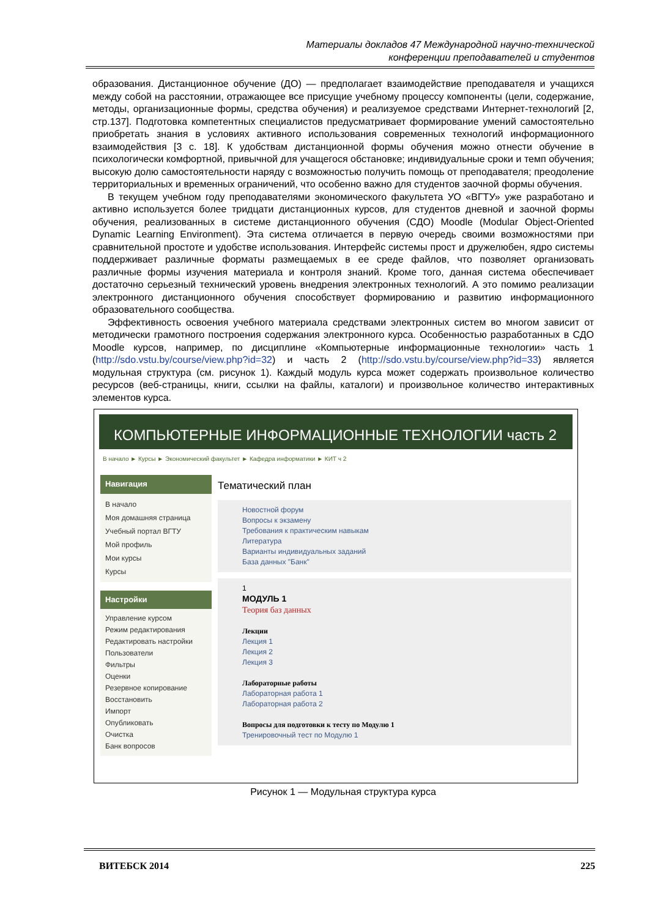Материалы докладов 47 Международной научно-технической
конференции преподавателей и студентов
образования. Дистанционное обучение (ДО) — предполагает взаимодействие преподавателя и учащихся между собой на расстоянии, отражающее все присущие учебному процессу компоненты (цели, содержание, методы, организационные формы, средства обучения) и реализуемое средствами Интернет-технологий [2, стр.137]. Подготовка компетентных специалистов предусматривает формирование умений самостоятельно приобретать знания в условиях активного использования современных технологий информационного взаимодействия [3 с. 18]. К удобствам дистанционной формы обучения можно отнести обучение в психологически комфортной, привычной для учащегося обстановке; индивидуальные сроки и темп обучения; высокую долю самостоятельности наряду с возможностью получить помощь от преподавателя; преодоление территориальных и временных ограничений, что особенно важно для студентов заочной формы обучения.
В текущем учебном году преподавателями экономического факультета УО «ВГТУ» уже разработано и активно используется более тридцати дистанционных курсов, для студентов дневной и заочной формы обучения, реализованных в системе дистанционного обучения (СДО) Moodle (Modular Object-Oriented Dynamic Learning Environment). Эта система отличается в первую очередь своими возможностями при сравнительной простоте и удобстве использования. Интерфейс системы прост и дружелюбен, ядро системы поддерживает различные форматы размещаемых в ее среде файлов, что позволяет организовать различные формы изучения материала и контроля знаний. Кроме того, данная система обеспечивает достаточно серьезный технический уровень внедрения электронных технологий. А это помимо реализации электронного дистанционного обучения способствует формированию и развитию информационного образовательного сообщества.
Эффективность освоения учебного материала средствами электронных систем во многом зависит от методически грамотного построения содержания электронного курса. Особенностью разработанных в СДО Moodle курсов, например, по дисциплине «Компьютерные информационные технологии» часть 1 (http://sdo.vstu.by/course/view.php?id=32) и часть 2 (http://sdo.vstu.by/course/view.php?id=33) является модульная структура (см. рисунок 1). Каждый модуль курса может содержать произвольное количество ресурсов (веб-страницы, книги, ссылки на файлы, каталоги) и произвольное количество интерактивных элементов курса.
КОМПЬЮТЕРНЫЕ ИНФОРМАЦИОННЫЕ ТЕХНОЛОГИИ часть 2
В начало ► Курсы ► Экономический факультет ► Кафедра информатики ► КИТ ч 2
Навигация
В начало
Моя домашняя страница
Учебный портал ВГТУ
Мой профиль
Мои курсы
Курсы
Настройки
Управление курсом
Режим редактирования
Редактировать настройки
Пользователи
Фильтры
Оценки
Резервное копирование
Восстановить
Импорт
Опубликовать
Очистка
Банк вопросов
Тематический план
Новостной форум
Вопросы к экзамену
Требования к практическим навыкам
Литература
Варианты индивидуальных заданий
База данных "Банк"
1
МОДУЛЬ 1
Теория баз данных
Лекции
Лекция 1
Лекция 2
Лекция 3
Лабораторные работы
Лабораторная работа 1
Лабораторная работа 2
Вопросы для подготовки к тесту по Модулю 1
Тренировочный тест по Модулю 1
Рисунок 1 — Модульная структура курса
ВИТЕБСК 2014 225